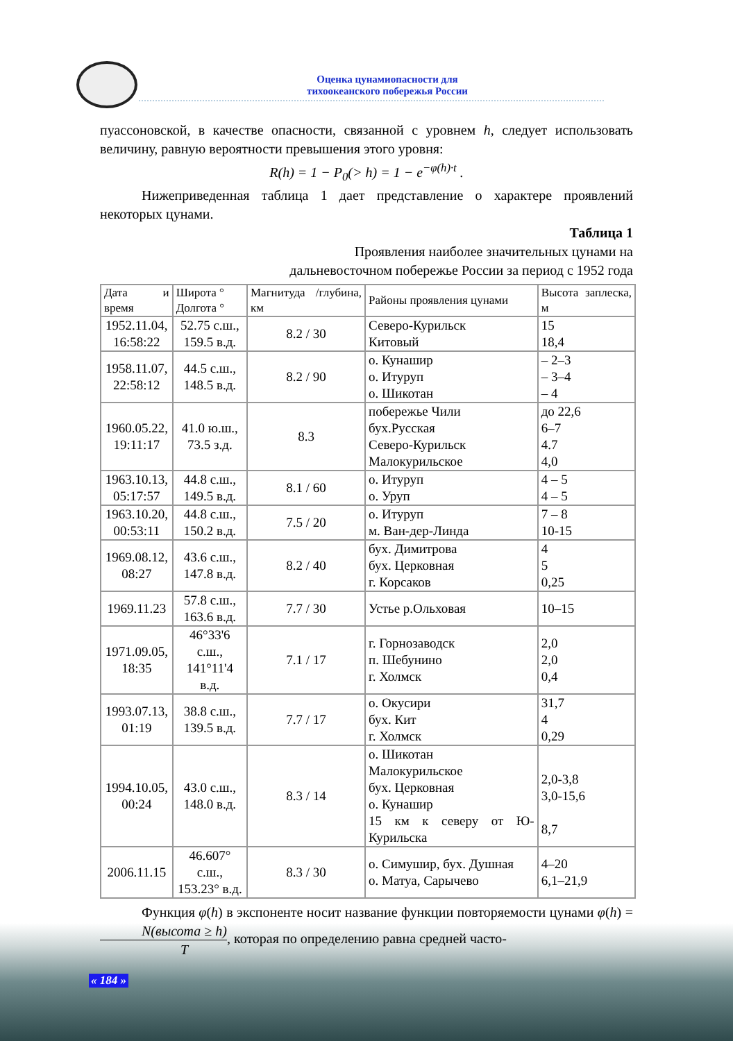Оценка цунамиопасности для
тихоокеанского побережья России
пуассоновской, в качестве опасности, связанной с уровнем h, следует использовать величину, равную вероятности превышения этого уровня:
R(h) = 1 − P<sub>0</sub>(> h) = 1 − e<sup>−φ(h)·t</sup> .
Нижеприведенная таблица 1 дает представление о характере проявлений некоторых цунами.
Таблица 1
Проявления наиболее значительных цунами на
дальневосточном побережье России за период с 1952 года
| Дата и время | Широта ° Долгота ° | Магнитуда /глубина, км | Районы проявления цунами | Высота заплеска, м |
| --- | --- | --- | --- | --- |
| 1952.11.04, 16:58:22 | 52.75 с.ш., 159.5 в.д. | 8.2 / 30 | Северо-Курильск Китовый | 15 18,4 |
| 1958.11.07, 22:58:12 | 44.5 с.ш., 148.5 в.д. | 8.2 / 90 | о. Кунашир о. Итуруп о. Шикотан | – 2–3 – 3–4 – 4 |
| 1960.05.22, 19:11:17 | 41.0 ю.ш., 73.5 з.д. | 8.3 | побережье Чили бух.Русская Северо-Курильск Малокурильское | до 22,6 6–7 4.7 4,0 |
| 1963.10.13, 05:17:57 | 44.8 с.ш., 149.5 в.д. | 8.1 / 60 | о. Итуруп о. Уруп | 4 – 5 4 – 5 |
| 1963.10.20, 00:53:11 | 44.8 с.ш., 150.2 в.д. | 7.5 / 20 | о. Итуруп м. Ван-дер-Линда | 7 – 8 10-15 |
| 1969.08.12, 08:27 | 43.6 с.ш., 147.8 в.д. | 8.2 / 40 | бух. Димитрова бух. Церковная г. Корсаков | 4 5 0,25 |
| 1969.11.23 | 57.8 с.ш., 163.6 в.д. | 7.7 / 30 | Устье р.Ольховая | 10–15 |
| 1971.09.05, 18:35 | 46°33'6 с.ш., 141°11'4 в.д. | 7.1 / 17 | г. Горнозаводск п. Шебунино г. Холмск | 2,0 2,0 0,4 |
| 1993.07.13, 01:19 | 38.8 с.ш., 139.5 в.д. | 7.7 / 17 | о. Окусири бух. Кит г. Холмск | 31,7 4 0,29 |
| 1994.10.05, 00:24 | 43.0 с.ш., 148.0 в.д. | 8.3 / 14 | о. Шикотан Малокурильское бух. Церковная о. Кунашир 15 км к северу от Ю-Курильска | 2,0-3,8 3,0-15,6 8,7 |
| 2006.11.15 | 46.607° с.ш., 153.23° в.д. | 8.3 / 30 | о. Симушир, бух. Душная о. Матуа, Сарычево | 4–20 6,1–21,9 |
Функция φ(h) в экспоненте носит название функции повторяемости цунами φ(h) = N(высота ≥ h) T, которая по определению равна средней часто-
« 184 »